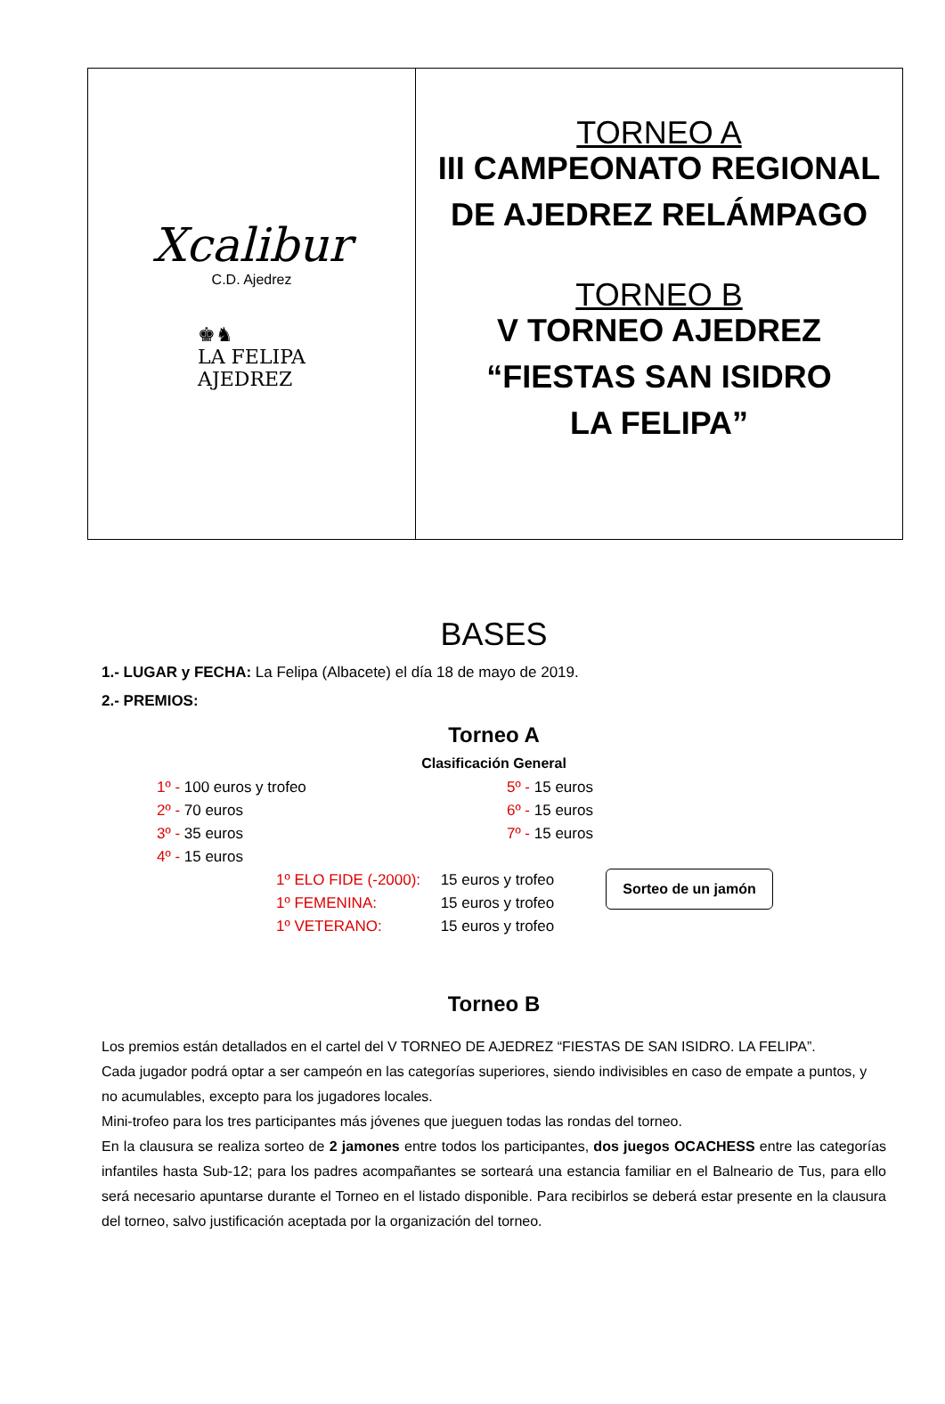Xcalibur
C.D. Ajedrez
♚♞
LA FELIPA
AJEDREZ
TORNEO A
III CAMPEONATO REGIONAL
DE AJEDREZ RELÁMPAGO
TORNEO B
V TORNEO AJEDREZ
“FIESTAS SAN ISIDRO
LA FELIPA”
BASES
1.- LUGAR y FECHA: La Felipa (Albacete) el día 18 de mayo de 2019.
2.- PREMIOS:
Torneo A
Clasificación General
| 1º - 100 euros y trofeo | 5º - 15 euros |
| 2º - 70 euros | 6º - 15 euros |
| 3º - 35 euros | 7º - 15 euros |
| 4º - 15 euros | |
| 1º ELO FIDE (-2000): | 15 euros y trofeo |
| 1º FEMENINA: | 15 euros y trofeo |
| 1º VETERANO: | 15 euros y trofeo |
Sorteo de un jamón
Torneo B
Los premios están detallados en el cartel del V TORNEO DE AJEDREZ “FIESTAS DE SAN ISIDRO. LA FELIPA”.
Cada jugador podrá optar a ser campeón en las categorías superiores, siendo indivisibles en caso de empate a puntos, y no acumulables, excepto para los jugadores locales.
Mini-trofeo para los tres participantes más jóvenes que jueguen todas las rondas del torneo.
En la clausura se realiza sorteo de 2 jamones entre todos los participantes, dos juegos OCACHESS entre las categorías infantiles hasta Sub-12; para los padres acompañantes se sorteará una estancia familiar en el Balneario de Tus, para ello será necesario apuntarse durante el Torneo en el listado disponible. Para recibirlos se deberá estar presente en la clausura del torneo, salvo justificación aceptada por la organización del torneo.